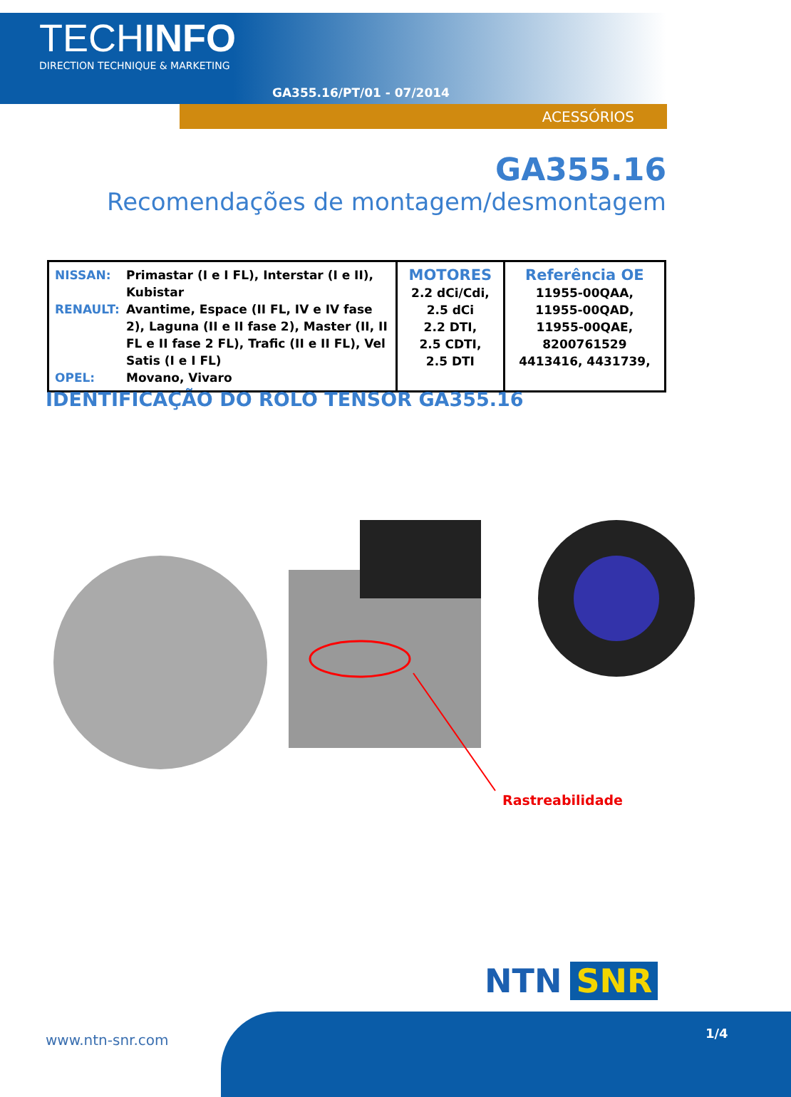TECHINFO
DIRECTION TECHNIQUE & MARKETING
GA355.16/PT/01 - 07/2014
ACESSÓRIOS
GA355.16
Recomendações de montagem/desmontagem
| / NISSAN: / Primastar (I e I FL), Interstar (I e II), Kubistar / / RENAULT: / Avantime, Espace (II FL, IV e IV fase 2), Laguna (II e II fase 2), Master (II, II FL e II fase 2 FL), Trafic (II e II FL), Vel Satis (I e I FL) / / OPEL: / Movano, Vivaro / | MOTORES 2.2 dCi/Cdi, 2.5 dCi 2.2 DTI, 2.5 CDTI, 2.5 DTI | Referência OE 11955-00QAA, 11955-00QAD, 11955-00QAE, 8200761529 4413416, 4431739, |
IDENTIFICAÇÃO DO ROLO TENSOR GA355.16
Rastreabilidade
NTN SNR
www.ntn-snr.com 1/4